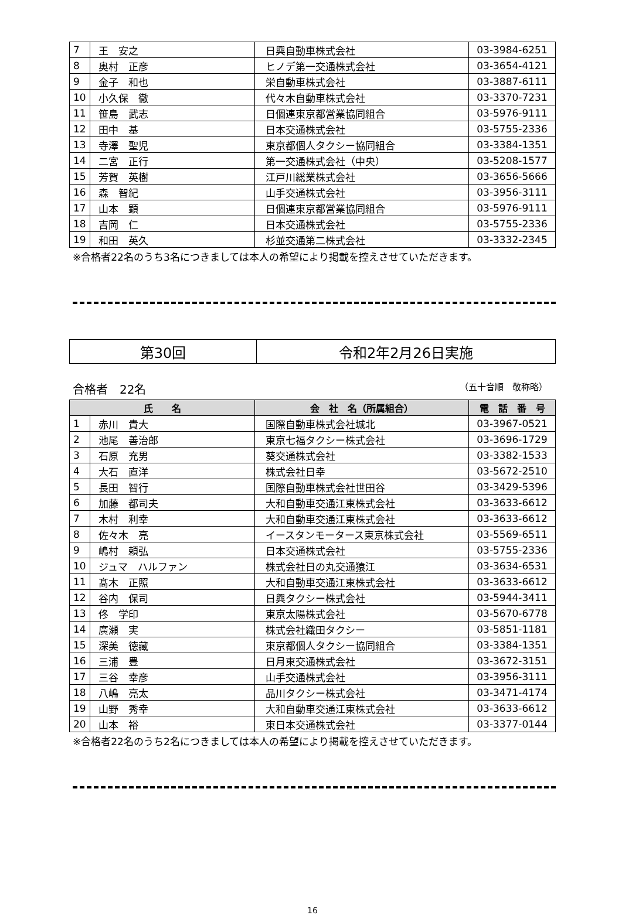| 7 | 王 安之 | 日興自動車株式会社 | 03-3984-6251 |
| 8 | 奥村 正彦 | ヒノデ第一交通株式会社 | 03-3654-4121 |
| 9 | 金子 和也 | 栄自動車株式会社 | 03-3887-6111 |
| 10 | 小久保 徹 | 代々木自動車株式会社 | 03-3370-7231 |
| 11 | 笹島 武志 | 日個連東京都営業協同組合 | 03-5976-9111 |
| 12 | 田中 基 | 日本交通株式会社 | 03-5755-2336 |
| 13 | 寺澤 聖児 | 東京都個人タクシー協同組合 | 03-3384-1351 |
| 14 | 二宮 正行 | 第一交通株式会社（中央） | 03-5208-1577 |
| 15 | 芳賀 英樹 | 江戸川総業株式会社 | 03-3656-5666 |
| 16 | 森 智紀 | 山手交通株式会社 | 03-3956-3111 |
| 17 | 山本 顕 | 日個連東京都営業協同組合 | 03-5976-9111 |
| 18 | 吉岡 仁 | 日本交通株式会社 | 03-5755-2336 |
| 19 | 和田 英久 | 杉並交通第二株式会社 | 03-3332-2345 |
※合格者22名のうち3名につきましては本人の希望により掲載を控えさせていただきます。
| 第30回 | 令和2年2月26日実施 |
合格者　22名 （五十音順　敬称略）
| 氏 名 | | 会 社 名（所属組合） | 電 話 番 号 |
| --- | --- | --- | --- |
| 1 | 赤川 貴大 | 国際自動車株式会社城北 | 03-3967-0521 |
| 2 | 池尾 善治郎 | 東京七福タクシー株式会社 | 03-3696-1729 |
| 3 | 石原 充男 | 葵交通株式会社 | 03-3382-1533 |
| 4 | 大石 直洋 | 株式会社日幸 | 03-5672-2510 |
| 5 | 長田 智行 | 国際自動車株式会社世田谷 | 03-3429-5396 |
| 6 | 加藤 都司夫 | 大和自動車交通江東株式会社 | 03-3633-6612 |
| 7 | 木村 利幸 | 大和自動車交通江東株式会社 | 03-3633-6612 |
| 8 | 佐々木 亮 | イースタンモータース東京株式会社 | 03-5569-6511 |
| 9 | 嶋村 頼弘 | 日本交通株式会社 | 03-5755-2336 |
| 10 | ジュマ ハルファン | 株式会社日の丸交通猿江 | 03-3634-6531 |
| 11 | 髙木 正照 | 大和自動車交通江東株式会社 | 03-3633-6612 |
| 12 | 谷内 保司 | 日興タクシー株式会社 | 03-5944-3411 |
| 13 | 佟 学印 | 東京太陽株式会社 | 03-5670-6778 |
| 14 | 廣瀬 実 | 株式会社織田タクシー | 03-5851-1181 |
| 15 | 深美 徳藏 | 東京都個人タクシー協同組合 | 03-3384-1351 |
| 16 | 三浦 豊 | 日月東交通株式会社 | 03-3672-3151 |
| 17 | 三谷 幸彦 | 山手交通株式会社 | 03-3956-3111 |
| 18 | 八嶋 亮太 | 品川タクシー株式会社 | 03-3471-4174 |
| 19 | 山野 秀幸 | 大和自動車交通江東株式会社 | 03-3633-6612 |
| 20 | 山本 裕 | 東日本交通株式会社 | 03-3377-0144 |
※合格者22名のうち2名につきましては本人の希望により掲載を控えさせていただきます。
16